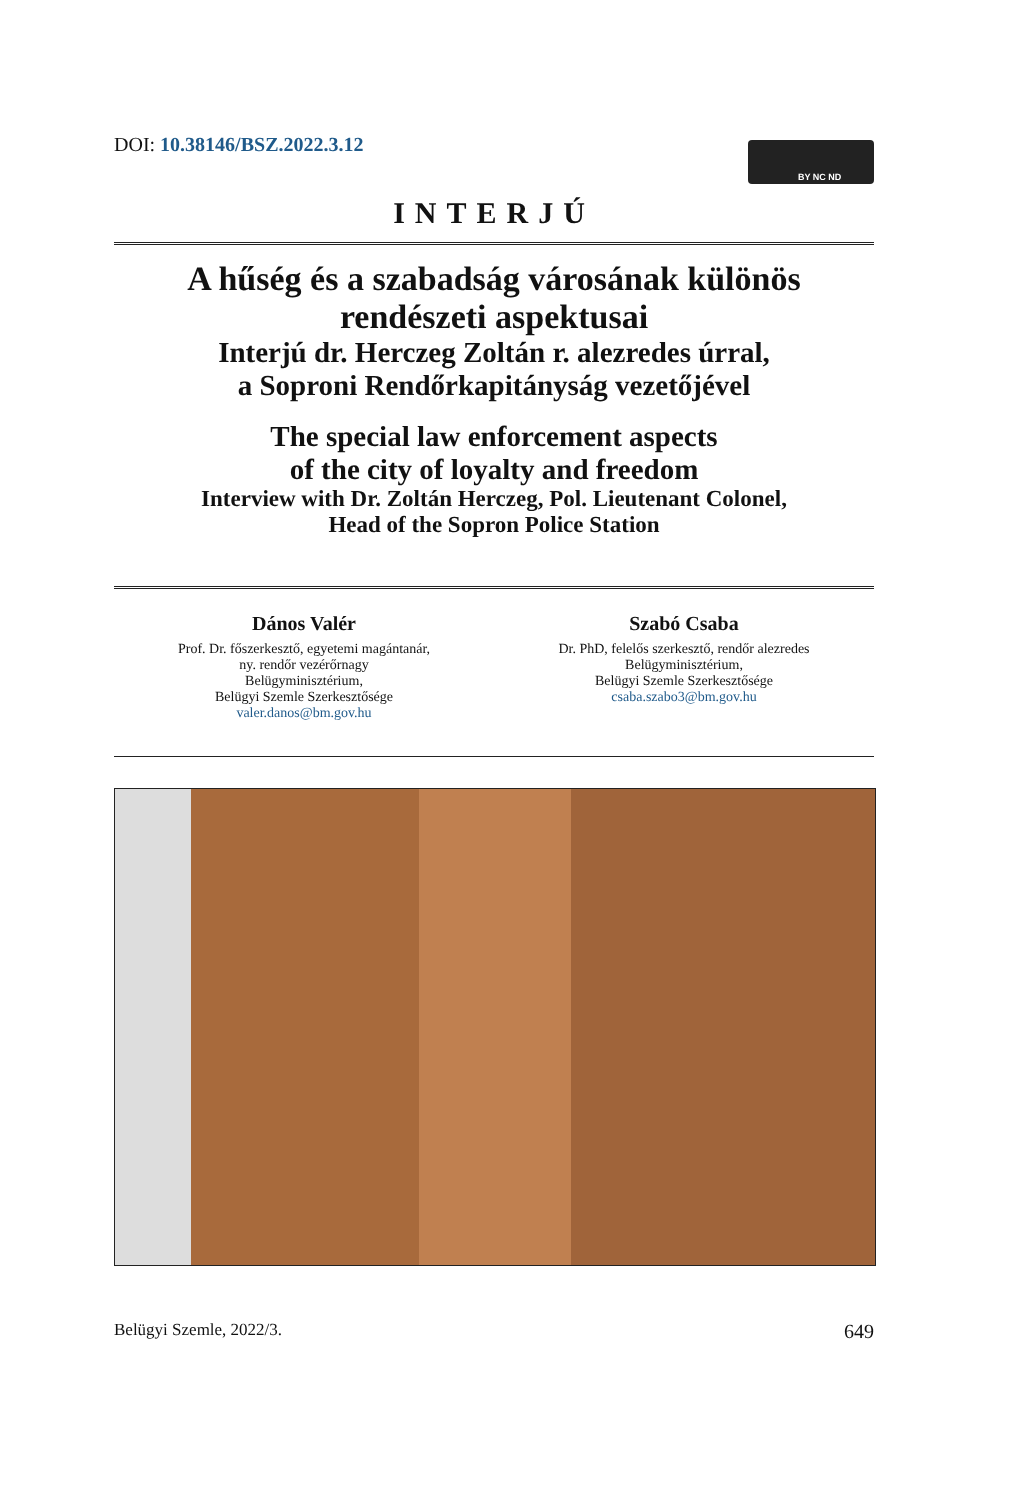DOI: 10.38146/BSZ.2022.3.12 BY NC ND
INTERJÚ
A hűség és a szabadság városának különös
rendészeti aspektusai
Interjú dr. Herczeg Zoltán r. alezredes úrral,
a Soproni Rendőrkapitányság vezetőjével
The special law enforcement aspects
of the city of loyalty and freedom
Interview with Dr. Zoltán Herczeg, Pol. Lieutenant Colonel,
Head of the Sopron Police Station
Dános Valér
Prof. Dr. főszerkesztő, egyetemi magántanár,
ny. rendőr vezérőrnagy
Belügyminisztérium,
Belügyi Szemle Szerkesztősége
valer.danos@bm.gov.hu
Szabó Csaba
Dr. PhD, felelős szerkesztő, rendőr alezredes
Belügyminisztérium,
Belügyi Szemle Szerkesztősége
csaba.szabo3@bm.gov.hu
Belügyi Szemle, 2022/3. 649